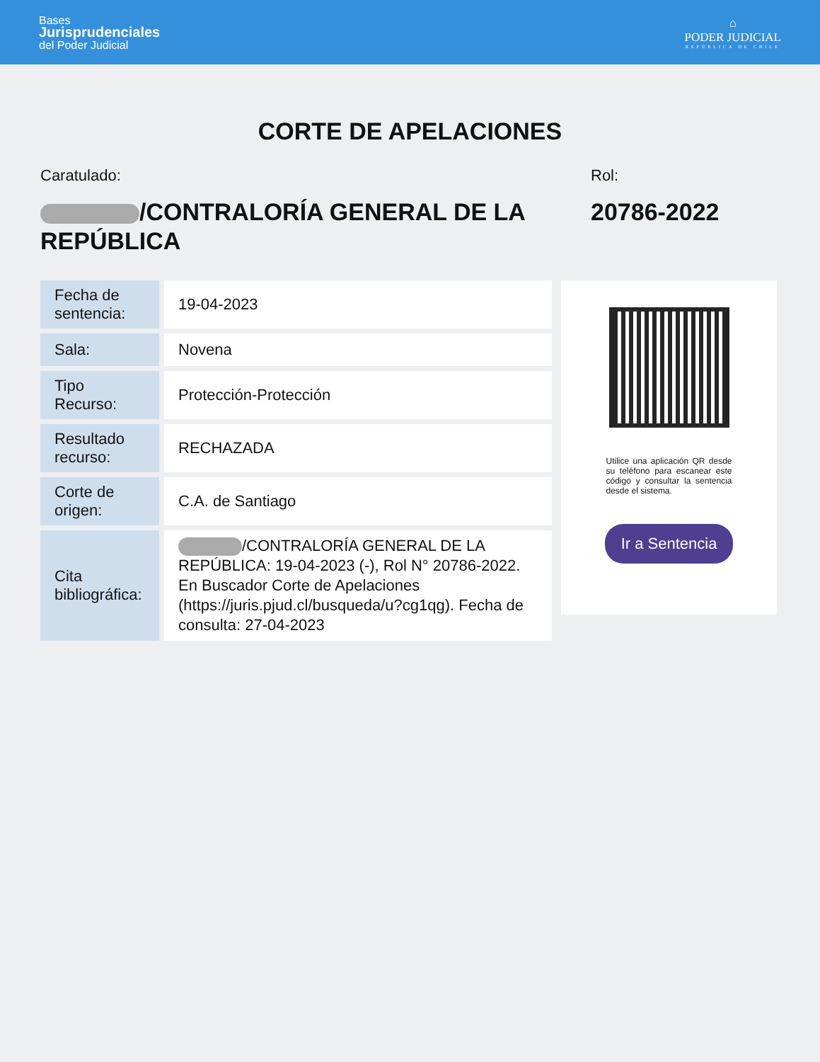Bases
Jurisprudenciales
del Poder Judicial
⌂
PODER JUDICIAL
REPÚBLICA DE CHILE
CORTE DE APELACIONES
Caratulado:
/CONTRALORÍA GENERAL DE LA REPÚBLICA
Rol:
20786-2022
| Fecha de sentencia: | 19-04-2023 |
| Sala: | Novena |
| Tipo Recurso: | Protección-Protección |
| Resultado recurso: | RECHAZADA |
| Corte de origen: | C.A. de Santiago |
| Cita bibliográfica: | /CONTRALORÍA GENERAL DE LA REPÚBLICA: 19-04-2023 (-), Rol N° 20786-2022. En Buscador Corte de Apelaciones (https://juris.pjud.cl/busqueda/u?cg1qg). Fecha de consulta: 27-04-2023 |
Utilice una aplicación QR desde su teléfono para escanear este código y consultar la sentencia desde el sistema.
Ir a Sentencia